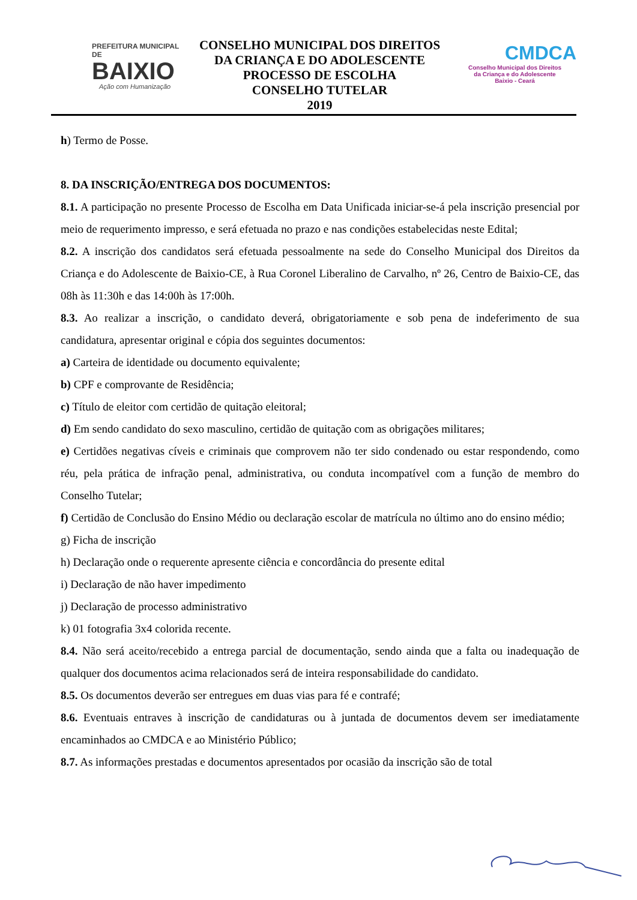PREFEITURA MUNICIPAL DE
BAIXIO
Ação com Humanização
CONSELHO MUNICIPAL DOS DIREITOS
DA CRIANÇA E DO ADOLESCENTE
PROCESSO DE ESCOLHA
CONSELHO TUTELAR
2019
CMDCA
Conselho Municipal dos Direitos
da Criança e do Adolescente
Baixio - Ceará
h) Termo de Posse.
8. DA INSCRIÇÃO/ENTREGA DOS DOCUMENTOS:
8.1. A participação no presente Processo de Escolha em Data Unificada iniciar-se-á pela inscrição presencial por meio de requerimento impresso, e será efetuada no prazo e nas condições estabelecidas neste Edital;
8.2. A inscrição dos candidatos será efetuada pessoalmente na sede do Conselho Municipal dos Direitos da Criança e do Adolescente de Baixio-CE, à Rua Coronel Liberalino de Carvalho, nº 26, Centro de Baixio-CE, das 08h às 11:30h e das 14:00h às 17:00h.
8.3. Ao realizar a inscrição, o candidato deverá, obrigatoriamente e sob pena de indeferimento de sua candidatura, apresentar original e cópia dos seguintes documentos:
a) Carteira de identidade ou documento equivalente;
b) CPF e comprovante de Residência;
c) Título de eleitor com certidão de quitação eleitoral;
d) Em sendo candidato do sexo masculino, certidão de quitação com as obrigações militares;
e) Certidões negativas cíveis e criminais que comprovem não ter sido condenado ou estar respondendo, como réu, pela prática de infração penal, administrativa, ou conduta incompatível com a função de membro do Conselho Tutelar;
f) Certidão de Conclusão do Ensino Médio ou declaração escolar de matrícula no último ano do ensino médio;
g) Ficha de inscrição
h) Declaração onde o requerente apresente ciência e concordância do presente edital
i) Declaração de não haver impedimento
j) Declaração de processo administrativo
k) 01 fotografia 3x4 colorida recente.
8.4. Não será aceito/recebido a entrega parcial de documentação, sendo ainda que a falta ou inadequação de qualquer dos documentos acima relacionados será de inteira responsabilidade do candidato.
8.5. Os documentos deverão ser entregues em duas vias para fé e contrafé;
8.6. Eventuais entraves à inscrição de candidaturas ou à juntada de documentos devem ser imediatamente encaminhados ao CMDCA e ao Ministério Público;
8.7. As informações prestadas e documentos apresentados por ocasião da inscrição são de total